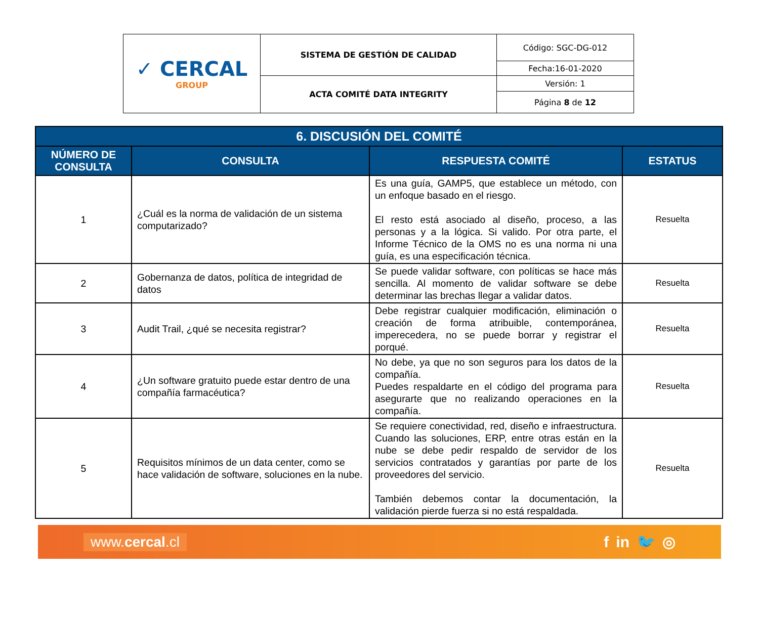| ✓ CERCAL GROUP | SISTEMA DE GESTIÓN DE CALIDAD | Código: SGC-DG-012 |
| | | Fecha:16-01-2020 |
| | ACTA COMITÉ DATA INTEGRITY | Versión: 1 |
| | | Página 8 de 12 |
| 6. DISCUSIÓN DEL COMITÉ | | | |
| --- | --- | --- | --- |
| NÚMERO DE CONSULTA | CONSULTA | RESPUESTA COMITÉ | ESTATUS |
| 1 | ¿Cuál es la norma de validación de un sistema computarizado? | Es una guía, GAMP5, que establece un método, con un enfoque basado en el riesgo. El resto está asociado al diseño, proceso, a las personas y a la lógica. Si valido. Por otra parte, el Informe Técnico de la OMS no es una norma ni una guía, es una especificación técnica. | Resuelta |
| 2 | Gobernanza de datos, política de integridad de datos | Se puede validar software, con políticas se hace más sencilla. Al momento de validar software se debe determinar las brechas llegar a validar datos. | Resuelta |
| 3 | Audit Trail, ¿qué se necesita registrar? | Debe registrar cualquier modificación, eliminación o creación de forma atribuible, contemporánea, imperecedera, no se puede borrar y registrar el porqué. | Resuelta |
| 4 | ¿Un software gratuito puede estar dentro de una compañía farmacéutica? | No debe, ya que no son seguros para los datos de la compañía. Puedes respaldarte en el código del programa para asegurarte que no realizando operaciones en la compañía. | Resuelta |
| 5 | Requisitos mínimos de un data center, como se hace validación de software, soluciones en la nube. | Se requiere conectividad, red, diseño e infraestructura. Cuando las soluciones, ERP, entre otras están en la nube se debe pedir respaldo de servidor de los servicios contratados y garantías por parte de los proveedores del servicio. También debemos contar la documentación, la validación pierde fuerza si no está respaldada. | Resuelta |
www.cercal.cl f in 🐦 ◎